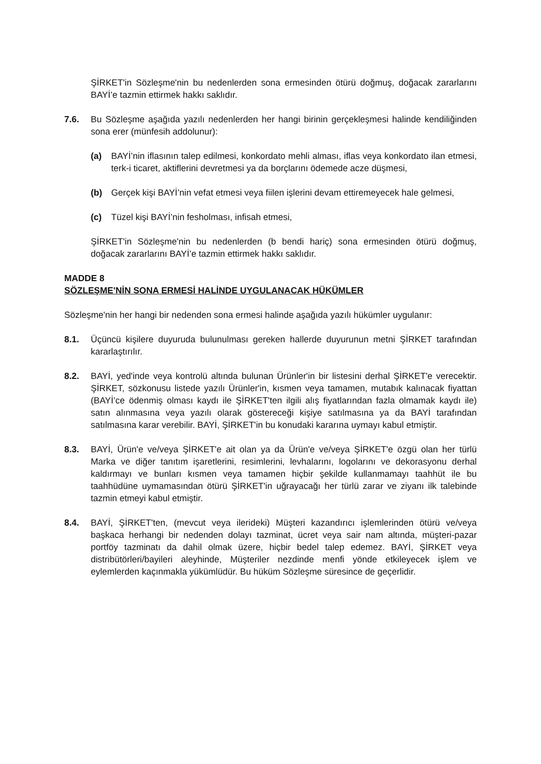ŞİRKET'in Sözleşme'nin bu nedenlerden sona ermesinden ötürü doğmuş, doğacak zararlarını BAYİ’e tazmin ettirmek hakkı saklıdır.
7.6. Bu Sözleşme aşağıda yazılı nedenlerden her hangi birinin gerçekleşmesi halinde kendiliğinden sona erer (münfesih addolunur):
(a) BAYİ’nin iflasının talep edilmesi, konkordato mehli alması, iflas veya konkordato ilan etmesi, terk-i ticaret, aktiflerini devretmesi ya da borçlarını ödemede acze düşmesi,
(b) Gerçek kişi BAYİ’nin vefat etmesi veya fiilen işlerini devam ettiremeyecek hale gelmesi,
(c) Tüzel kişi BAYİ’nin fesholması, infisah etmesi,
ŞİRKET'in Sözleşme'nin bu nedenlerden (b bendi hariç) sona ermesinden ötürü doğmuş, doğacak zararlarını BAYİ’e tazmin ettirmek hakkı saklıdır.
MADDE 8
SÖZLEŞME'NİN SONA ERMESİ HALİNDE UYGULANACAK HÜKÜMLER
Sözleşme'nin her hangi bir nedenden sona ermesi halinde aşağıda yazılı hükümler uygulanır:
8.1. Üçüncü kişilere duyuruda bulunulması gereken hallerde duyurunun metni ŞİRKET tarafından kararlaştırılır.
8.2. BAYİ, yed'inde veya kontrolü altında bulunan Ürünler'in bir listesini derhal ŞİRKET'e verecektir. ŞİRKET, sözkonusu listede yazılı Ürünler'in, kısmen veya tamamen, mutabık kalınacak fiyattan (BAYİ’ce ödenmiş olması kaydı ile ŞİRKET'ten ilgili alış fiyatlarından fazla olmamak kaydı ile) satın alınmasına veya yazılı olarak göstereceği kişiye satılmasına ya da BAYİ tarafından satılmasına karar verebilir. BAYİ, ŞİRKET'in bu konudaki kararına uymayı kabul etmiştir.
8.3. BAYİ, Ürün'e ve/veya ŞİRKET'e ait olan ya da Ürün'e ve/veya ŞİRKET'e özgü olan her türlü Marka ve diğer tanıtım işaretlerini, resimlerini, levhalarını, logolarını ve dekorasyonu derhal kaldırmayı ve bunları kısmen veya tamamen hiçbir şekilde kullanmamayı taahhüt ile bu taahhüdüne uymamasından ötürü ŞİRKET'in uğrayacağı her türlü zarar ve ziyanı ilk talebinde tazmin etmeyi kabul etmiştir.
8.4. BAYİ, ŞİRKET'ten, (mevcut veya ilerideki) Müşteri kazandırıcı işlemlerinden ötürü ve/veya başkaca herhangi bir nedenden dolayı tazminat, ücret veya sair nam altında, müşteri-pazar portföy tazminatı da dahil olmak üzere, hiçbir bedel talep edemez. BAYİ, ŞİRKET veya distribütörleri/bayileri aleyhinde, Müşteriler nezdinde menfi yönde etkileyecek işlem ve eylemlerden kaçınmakla yükümlüdür. Bu hüküm Sözleşme süresince de geçerlidir.